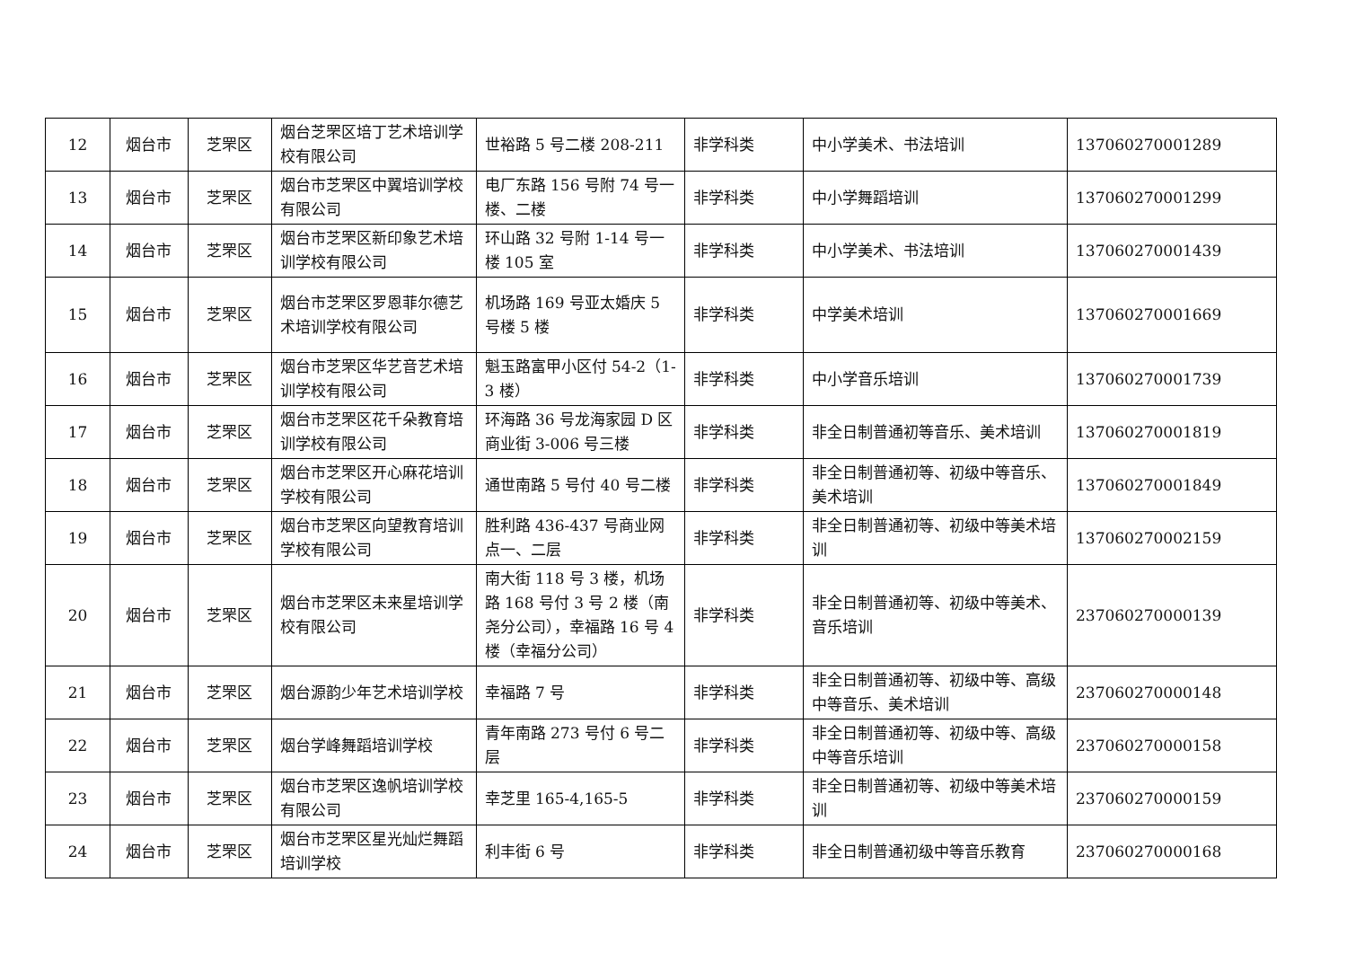| 12 | 烟台市 | 芝罘区 | 烟台芝罘区培丁艺术培训学校有限公司 | 世裕路 5 号二楼 208-211 | 非学科类 | 中小学美术、书法培训 | 137060270001289 |
| 13 | 烟台市 | 芝罘区 | 烟台市芝罘区中翼培训学校有限公司 | 电厂东路 156 号附 74 号一楼、二楼 | 非学科类 | 中小学舞蹈培训 | 137060270001299 |
| 14 | 烟台市 | 芝罘区 | 烟台市芝罘区新印象艺术培训学校有限公司 | 环山路 32 号附 1-14 号一楼 105 室 | 非学科类 | 中小学美术、书法培训 | 137060270001439 |
| 15 | 烟台市 | 芝罘区 | 烟台市芝罘区罗恩菲尔德艺术培训学校有限公司 | 机场路 169 号亚太婚庆 5 号楼 5 楼 | 非学科类 | 中学美术培训 | 137060270001669 |
| 16 | 烟台市 | 芝罘区 | 烟台市芝罘区华艺音艺术培训学校有限公司 | 魁玉路富甲小区付 54-2（1-3 楼） | 非学科类 | 中小学音乐培训 | 137060270001739 |
| 17 | 烟台市 | 芝罘区 | 烟台市芝罘区花千朵教育培训学校有限公司 | 环海路 36 号龙海家园 D 区商业街 3-006 号三楼 | 非学科类 | 非全日制普通初等音乐、美术培训 | 137060270001819 |
| 18 | 烟台市 | 芝罘区 | 烟台市芝罘区开心麻花培训学校有限公司 | 通世南路 5 号付 40 号二楼 | 非学科类 | 非全日制普通初等、初级中等音乐、美术培训 | 137060270001849 |
| 19 | 烟台市 | 芝罘区 | 烟台市芝罘区向望教育培训学校有限公司 | 胜利路 436-437 号商业网点一、二层 | 非学科类 | 非全日制普通初等、初级中等美术培训 | 137060270002159 |
| 20 | 烟台市 | 芝罘区 | 烟台市芝罘区未来星培训学校有限公司 | 南大街 118 号 3 楼，机场路 168 号付 3 号 2 楼（南尧分公司），幸福路 16 号 4 楼（幸福分公司） | 非学科类 | 非全日制普通初等、初级中等美术、音乐培训 | 237060270000139 |
| 21 | 烟台市 | 芝罘区 | 烟台源韵少年艺术培训学校 | 幸福路 7 号 | 非学科类 | 非全日制普通初等、初级中等、高级中等音乐、美术培训 | 237060270000148 |
| 22 | 烟台市 | 芝罘区 | 烟台学峰舞蹈培训学校 | 青年南路 273 号付 6 号二层 | 非学科类 | 非全日制普通初等、初级中等、高级中等音乐培训 | 237060270000158 |
| 23 | 烟台市 | 芝罘区 | 烟台市芝罘区逸帆培训学校有限公司 | 幸芝里 165-4,165-5 | 非学科类 | 非全日制普通初等、初级中等美术培训 | 237060270000159 |
| 24 | 烟台市 | 芝罘区 | 烟台市芝罘区星光灿烂舞蹈培训学校 | 利丰街 6 号 | 非学科类 | 非全日制普通初级中等音乐教育 | 237060270000168 |